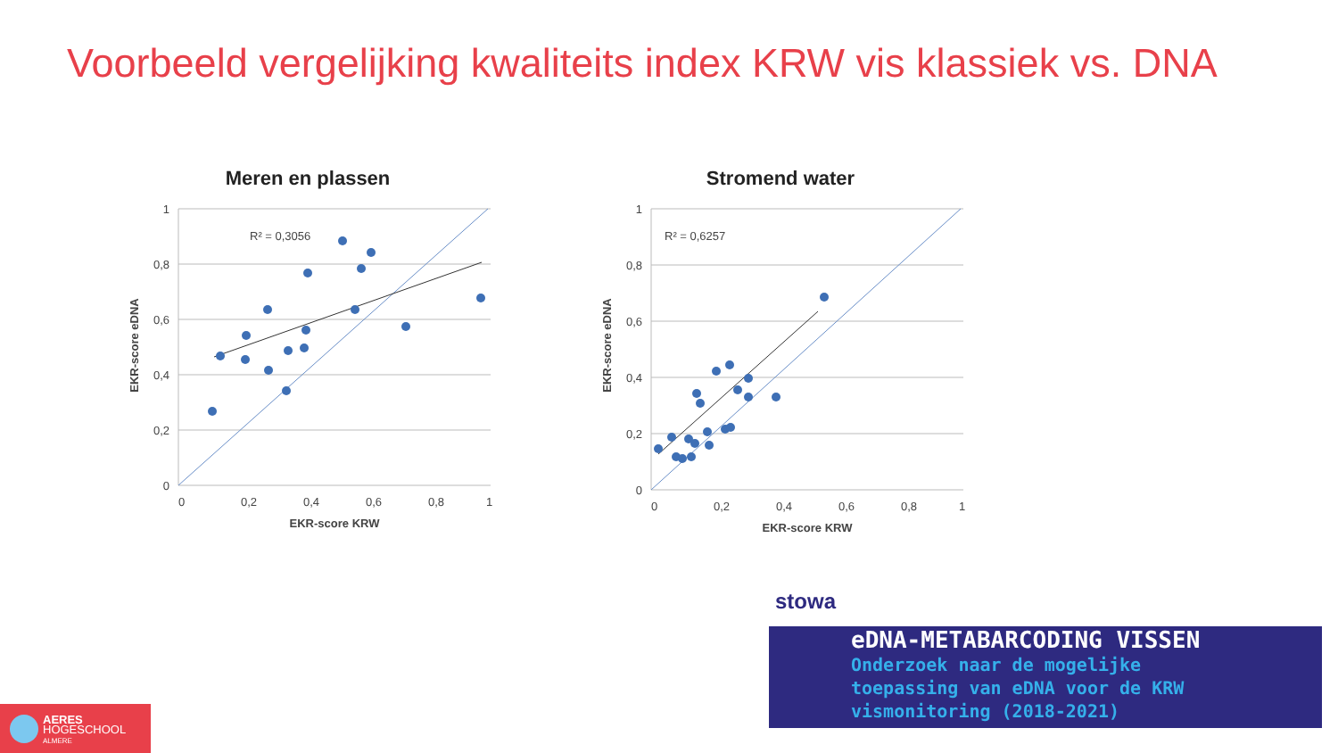Voorbeeld vergelijking kwaliteits index KRW vis klassiek vs. DNA
Meren en plassen
1
0,8
0,6
0,4
0,2
0
0
0,2
0,4
0,6
0,8
1
EKR-score KRW
EKR-score eDNA
R² = 0,3056
Stromend water
1
0,8
0,6
0,4
0,2
0
0
0,2
0,4
0,6
0,8
1
EKR-score KRW
EKR-score eDNA
R² = 0,6257
stowa
eDNA-METABARCODING VISSEN
Onderzoek naar de mogelijke
toepassing van eDNA voor de KRW
vismonitoring (2018-2021)
AERES
HOGESCHOOL
ALMERE